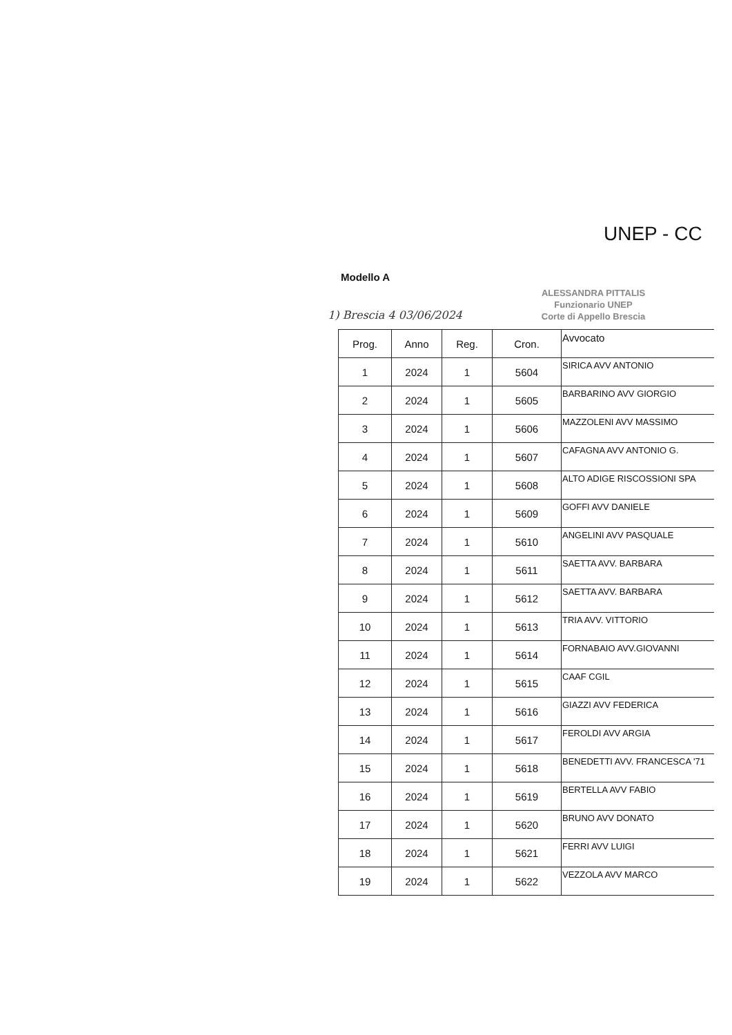UNEP - CC
Modello A
ALESSANDRA PITTALIS
Funzionario UNEP
Corte di Appello Brescia
1) Brescia 4 03/06/2024
| Prog. | Anno | Reg. | Cron. | Avvocato |
| --- | --- | --- | --- | --- |
| 1 | 2024 | 1 | 5604 | SIRICA AVV ANTONIO |
| 2 | 2024 | 1 | 5605 | BARBARINO AVV GIORGIO |
| 3 | 2024 | 1 | 5606 | MAZZOLENI AVV MASSIMO |
| 4 | 2024 | 1 | 5607 | CAFAGNA AVV ANTONIO G. |
| 5 | 2024 | 1 | 5608 | ALTO ADIGE RISCOSSIONI SPA |
| 6 | 2024 | 1 | 5609 | GOFFI AVV DANIELE |
| 7 | 2024 | 1 | 5610 | ANGELINI AVV PASQUALE |
| 8 | 2024 | 1 | 5611 | SAETTA AVV. BARBARA |
| 9 | 2024 | 1 | 5612 | SAETTA AVV. BARBARA |
| 10 | 2024 | 1 | 5613 | TRIA AVV. VITTORIO |
| 11 | 2024 | 1 | 5614 | FORNABAIO AVV.GIOVANNI |
| 12 | 2024 | 1 | 5615 | CAAF CGIL |
| 13 | 2024 | 1 | 5616 | GIAZZI AVV FEDERICA |
| 14 | 2024 | 1 | 5617 | FEROLDI AVV ARGIA |
| 15 | 2024 | 1 | 5618 | BENEDETTI AVV. FRANCESCA '71 |
| 16 | 2024 | 1 | 5619 | BERTELLA AVV FABIO |
| 17 | 2024 | 1 | 5620 | BRUNO AVV DONATO |
| 18 | 2024 | 1 | 5621 | FERRI AVV LUIGI |
| 19 | 2024 | 1 | 5622 | VEZZOLA AVV MARCO |